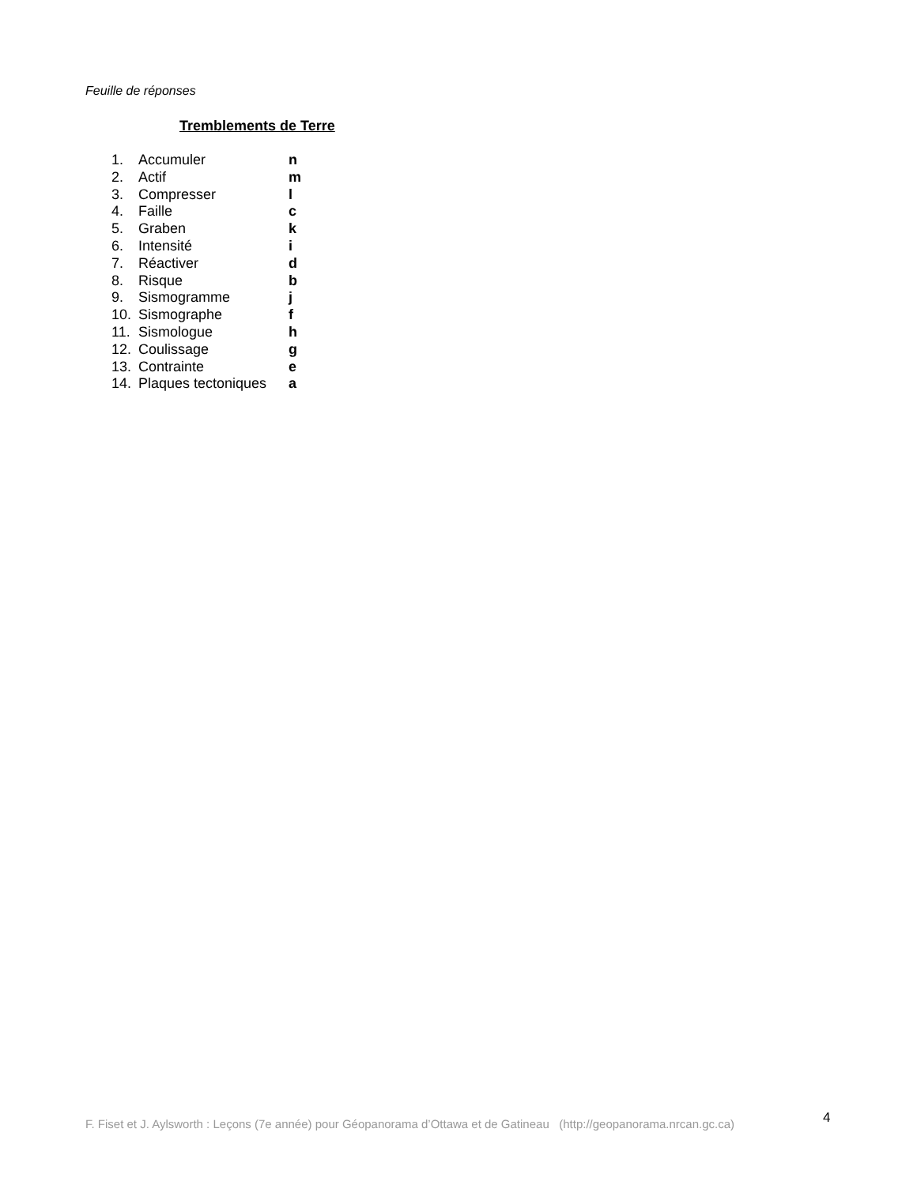Feuille de réponses
Tremblements de Terre
1. Accumuler n
2. Actif m
3. Compresser l
4. Faille c
5. Graben k
6. Intensité i
7. Réactiver d
8. Risque b
9. Sismogramme j
10. Sismographe f
11. Sismologue h
12. Coulissage g
13. Contrainte e
14. Plaques tectoniques a
F. Fiset et J. Aylsworth : Leçons (7e année) pour Géopanorama d’Ottawa et de Gatineau (http://geopanorama.nrcan.gc.ca)
4